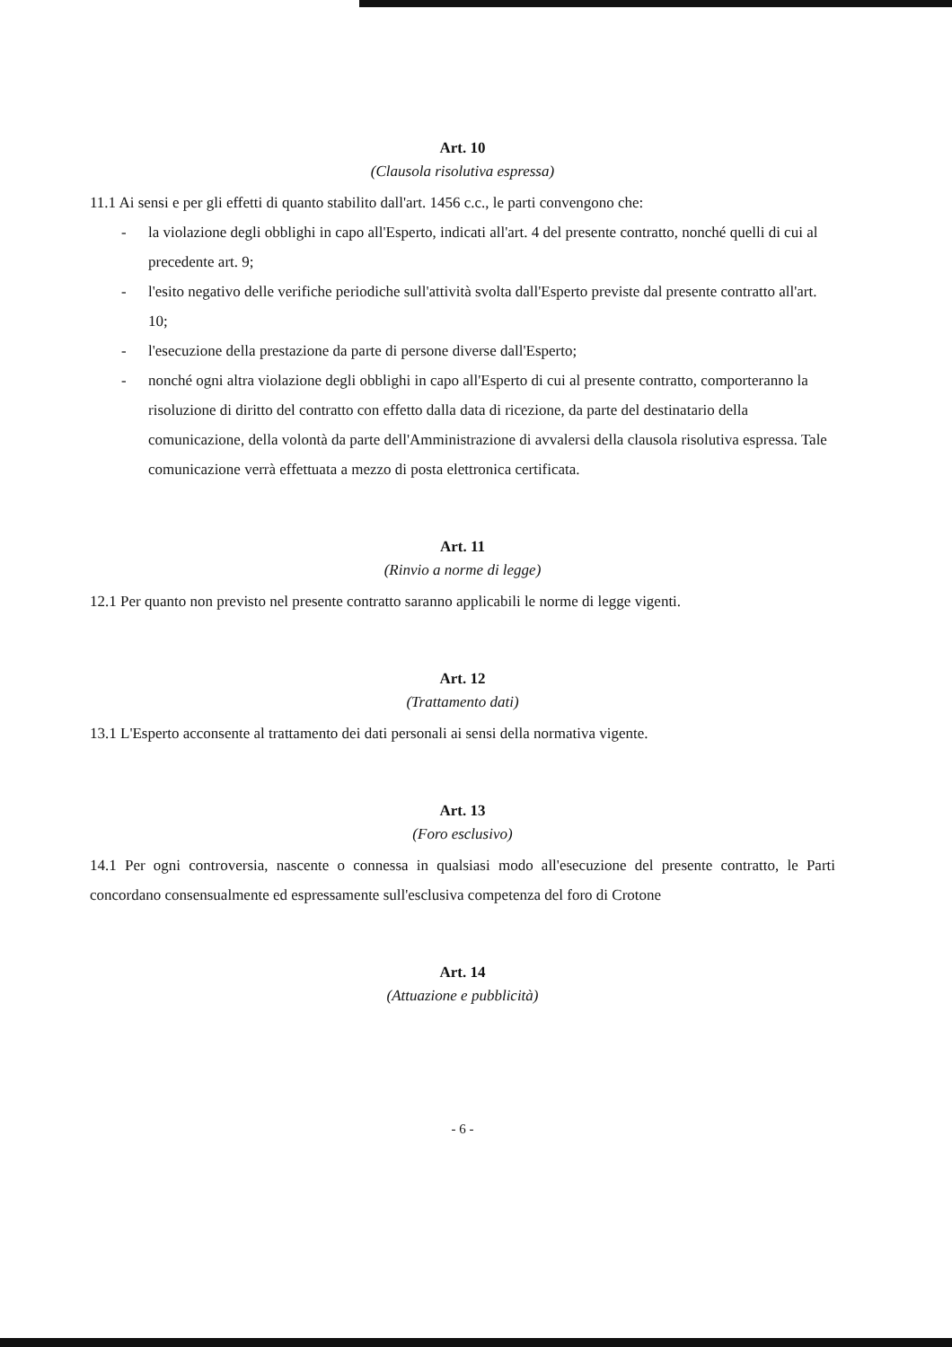Art. 10
(Clausola risolutiva espressa)
11.1 Ai sensi e per gli effetti di quanto stabilito dall'art. 1456 c.c., le parti convengono che:
- la violazione degli obblighi in capo all'Esperto, indicati all'art. 4 del presente contratto, nonché quelli di cui al precedente art. 9;
- l'esito negativo delle verifiche periodiche sull'attività svolta dall'Esperto previste dal presente contratto all'art. 10;
- l'esecuzione della prestazione da parte di persone diverse dall'Esperto;
- nonché ogni altra violazione degli obblighi in capo all'Esperto di cui al presente contratto, comporteranno la risoluzione di diritto del contratto con effetto dalla data di ricezione, da parte del destinatario della comunicazione, della volontà da parte dell'Amministrazione di avvalersi della clausola risolutiva espressa. Tale comunicazione verrà effettuata a mezzo di posta elettronica certificata.
Art. 11
(Rinvio a norme di legge)
12.1 Per quanto non previsto nel presente contratto saranno applicabili le norme di legge vigenti.
Art. 12
(Trattamento dati)
13.1 L'Esperto acconsente al trattamento dei dati personali ai sensi della normativa vigente.
Art. 13
(Foro esclusivo)
14.1 Per ogni controversia, nascente o connessa in qualsiasi modo all'esecuzione del presente contratto, le Parti concordano consensualmente ed espressamente sull'esclusiva competenza del foro di Crotone
Art. 14
(Attuazione e pubblicità)
- 6 -